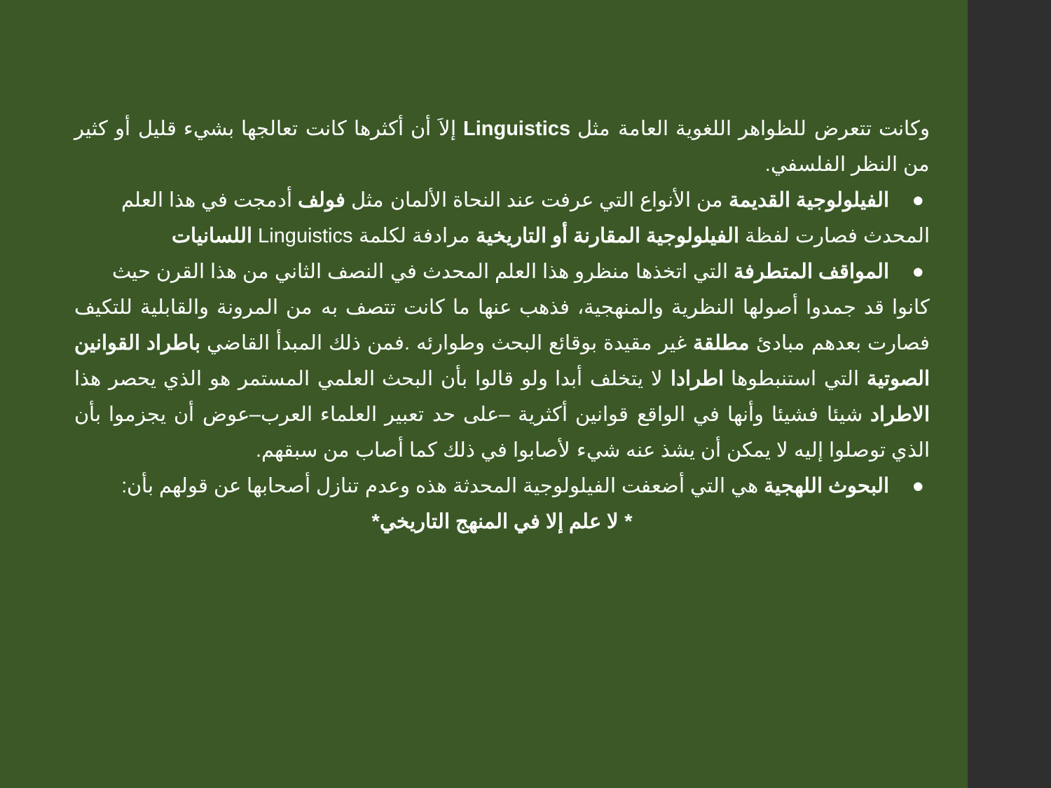وكانت تتعرض للظواهر اللغوية العامة مثل Linguistics إلاَ أن أكثرها كانت تعالجها بشيء قليل أو كثير من النظر الفلسفي.
● الفيلولوجية القديمة من الأنواع التي عرفت عند النحاة الألمان مثل فولف أدمجت في هذا العلم
المحدث فصارت لفظة الفيلولوجية المقارنة أو التاريخية مرادفة لكلمة Linguistics اللسانيات
● المواقف المتطرفة التي اتخذها منظرو هذا العلم المحدث في النصف الثاني من هذا القرن حيث
كانوا قد جمدوا أصولها النظرية والمنهجية، فذهب عنها ما كانت تتصف به من المرونة والقابلية للتكيف فصارت بعدهم مبادئ مطلقة غير مقيدة بوقائع البحث وطوارئه .فمن ذلك المبدأ القاضي باطراد القوانين الصوتية التي استنبطوها اطرادا لا يتخلف أبدا ولو قالوا بأن البحث العلمي المستمر هو الذي يحصر هذا الاطراد شيئا فشيئا وأنها في الواقع قوانين أكثرية –على حد تعبير العلماء العرب–عوض أن يجزموا بأن الذي توصلوا إليه لا يمكن أن يشذ عنه شيء لأصابوا في ذلك كما أصاب من سبقهم.
● البحوث اللهجية هي التي أضعفت الفيلولوجية المحدثة هذه وعدم تنازل أصحابها عن قولهم بأن:
* لا علم إلا في المنهج التاريخي*